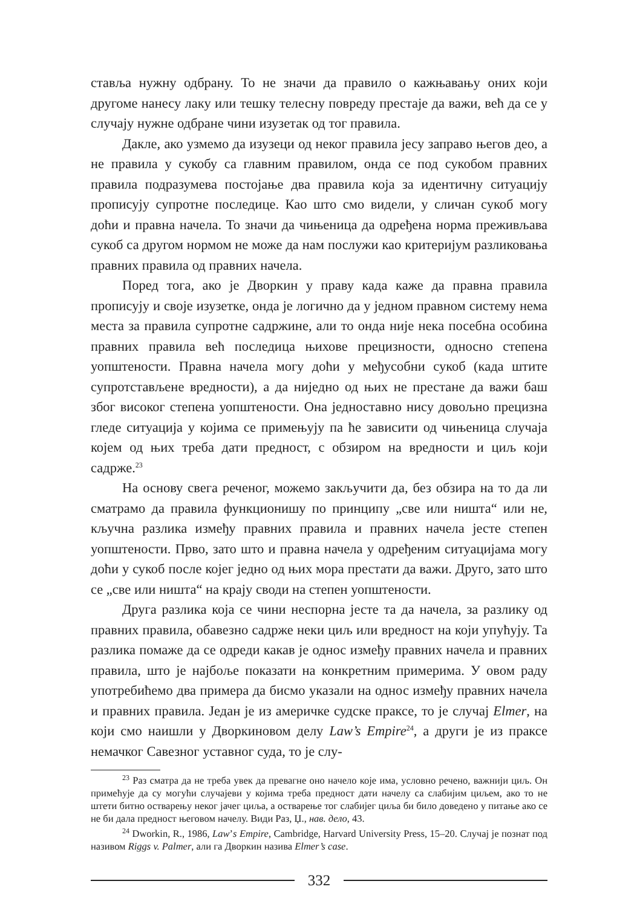ставља нужну одбрану. То не значи да правило о кажњавању оних који другоме нанесу лаку или тешку телесну повреду престаје да важи, већ да се у случају нужне одбране чини изузетак од тог правила.
Дакле, ако узмемо да изузеци од неког правила јесу заправо његов део, а не правила у сукобу са главним правилом, онда се под сукобом правних правила подразумева постојање два правила која за идентичну ситуацију прописују супротне последице. Као што смо видели, у сличан сукоб могу доћи и правна начела. То значи да чињеница да одређена норма преживљава сукоб са другом нормом не може да нам послужи као критеријум разликовања правних правила од правних начела.
Поред тога, ако је Дворкин у праву када каже да правна правила прописују и своје изузетке, онда је логично да у једном правном систему нема места за правила супротне садржине, али то онда није нека посебна особина правних правила већ последица њихове прецизности, односно степена уопштености. Правна начела могу доћи у међусобни сукоб (када штите супротстављене вредности), а да ниједно од њих не престане да важи баш због високог степена уопштености. Она једноставно нису довољно прецизна гледе ситуација у којима се примењују па ће зависити од чињеница случаја којем од њих треба дати предност, с обзиром на вредности и циљ који садрже.<sup>23</sup>
На основу свега реченог, можемо закључити да, без обзира на то да ли сматрамо да правила функционишу по принципу „све или ништа“ или не, кључна разлика између правних правила и правних начела јесте степен уопштености. Прво, зато што и правна начела у одређеним ситуацијама могу доћи у сукоб после којег једно од њих мора престати да важи. Друго, зато што се „све или ништа“ на крају своди на степен уопштености.
Друга разлика која се чини неспорна јесте та да начела, за разлику од правних правила, обавезно садрже неки циљ или вредност на који упућују. Та разлика помаже да се одреди какав је однос између правних начела и правних правила, што је најбоље показати на конкретним примерима. У овом раду употребићемо два примера да бисмо указали на однос између правних начела и правних правила. Један је из америчке судске праксе, то је случај Elmer, на који смо наишли у Дворкиновом делу Law’s Empire<sup>24</sup>, а други је из праксе немачког Савезног уставног суда, то је слу-
<sup>23</sup> Раз сматра да не треба увек да превагне оно начело које има, условно речено, важнији циљ. Он примећује да су могући случајеви у којима треба предност дати начелу са слабијим циљем, ако то не штети битно остварењу неког јачег циља, а остварење тог слабијег циља би било доведено у питање ако се не би дала предност његовом начелу. Види Раз, Џ., нав. дело, 43.
<sup>24</sup> Dworkin, R., 1986, Law’s Empire, Cambridge, Harvard University Press, 15–20. Случај је познат под називом Riggs v. Palmer, али га Дворкин назива Elmer’s case.
332